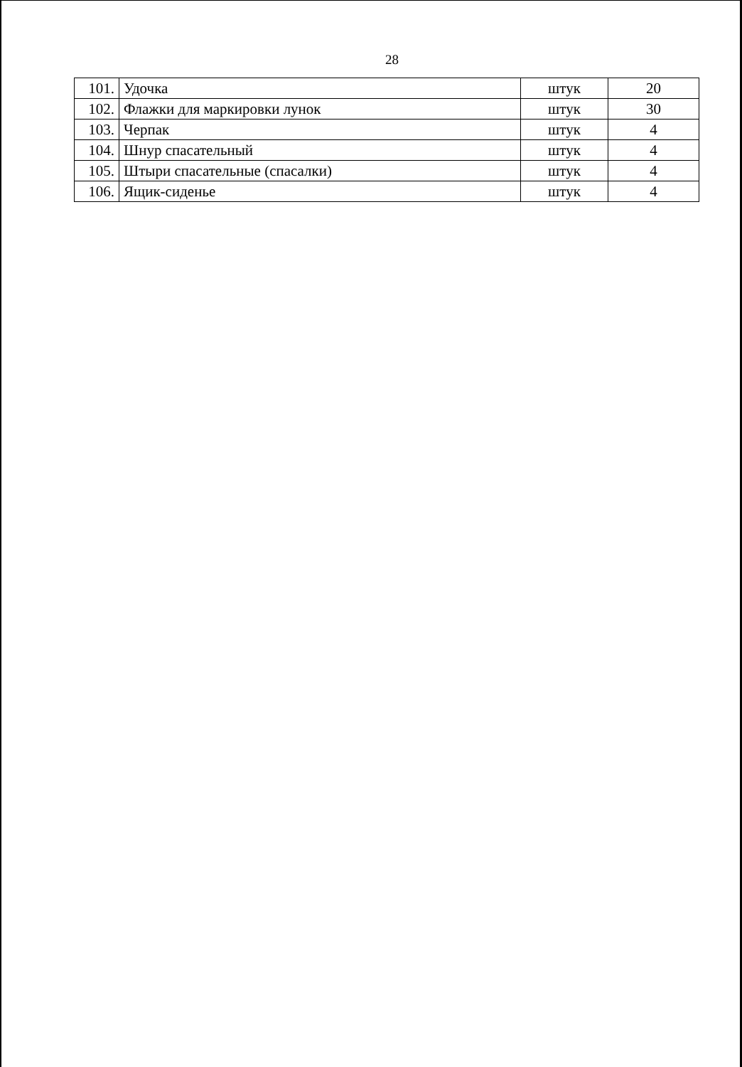28
| 101. | Удочка | штук | 20 |
| 102. | Флажки для маркировки лунок | штук | 30 |
| 103. | Черпак | штук | 4 |
| 104. | Шнур спасательный | штук | 4 |
| 105. | Штыри спасательные (спасалки) | штук | 4 |
| 106. | Ящик-сиденье | штук | 4 |